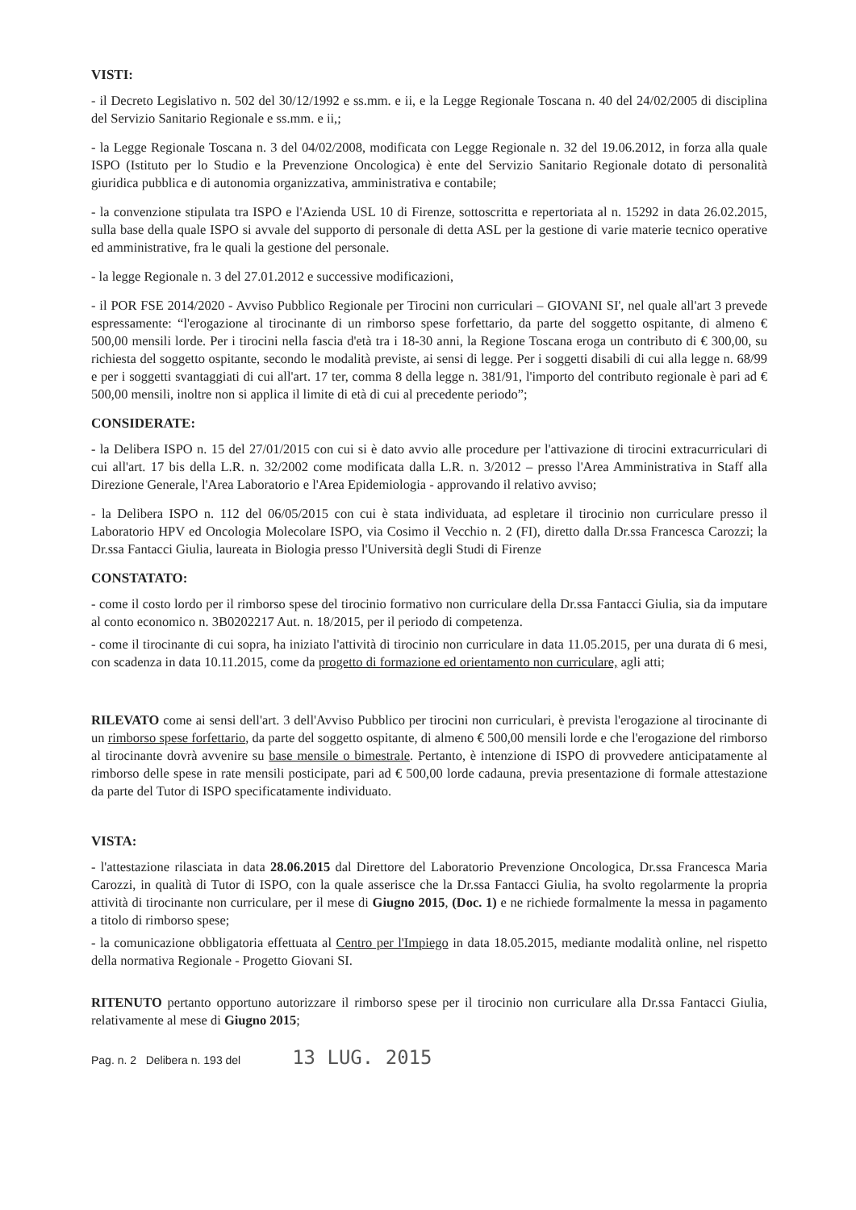VISTI:
- il Decreto Legislativo n. 502 del 30/12/1992 e ss.mm. e ii, e la Legge Regionale Toscana n. 40 del 24/02/2005 di disciplina del Servizio Sanitario Regionale e ss.mm. e ii,;
- la Legge Regionale Toscana n. 3 del 04/02/2008, modificata con Legge Regionale n. 32 del 19.06.2012, in forza alla quale ISPO (Istituto per lo Studio e la Prevenzione Oncologica) è ente del Servizio Sanitario Regionale dotato di personalità giuridica pubblica e di autonomia organizzativa, amministrativa e contabile;
- la convenzione stipulata tra ISPO e l'Azienda USL 10 di Firenze, sottoscritta e repertoriata al n. 15292 in data 26.02.2015, sulla base della quale ISPO si avvale del supporto di personale di detta ASL per la gestione di varie materie tecnico operative ed amministrative, fra le quali la gestione del personale.
- la legge Regionale n. 3 del 27.01.2012 e successive modificazioni,
- il POR FSE 2014/2020 - Avviso Pubblico Regionale per Tirocini non curriculari – GIOVANI SI', nel quale all'art 3 prevede espressamente: “l'erogazione al tirocinante di un rimborso spese forfettario, da parte del soggetto ospitante, di almeno € 500,00 mensili lorde. Per i tirocini nella fascia d'età tra i 18-30 anni, la Regione Toscana eroga un contributo di € 300,00, su richiesta del soggetto ospitante, secondo le modalità previste, ai sensi di legge. Per i soggetti disabili di cui alla legge n. 68/99 e per i soggetti svantaggiati di cui all'art. 17 ter, comma 8 della legge n. 381/91, l'importo del contributo regionale è pari ad € 500,00 mensili, inoltre non si applica il limite di età di cui al precedente periodo”;
CONSIDERATE:
- la Delibera ISPO n. 15 del 27/01/2015 con cui si è dato avvio alle procedure per l'attivazione di tirocini extracurriculari di cui all'art. 17 bis della L.R. n. 32/2002 come modificata dalla L.R. n. 3/2012 – presso l'Area Amministrativa in Staff alla Direzione Generale, l'Area Laboratorio e l'Area Epidemiologia - approvando il relativo avviso;
- la Delibera ISPO n. 112 del 06/05/2015 con cui è stata individuata, ad espletare il tirocinio non curriculare presso il Laboratorio HPV ed Oncologia Molecolare ISPO, via Cosimo il Vecchio n. 2 (FI), diretto dalla Dr.ssa Francesca Carozzi; la Dr.ssa Fantacci Giulia, laureata in Biologia presso l'Università degli Studi di Firenze
CONSTATATO:
- come il costo lordo per il rimborso spese del tirocinio formativo non curriculare della Dr.ssa Fantacci Giulia, sia da imputare al conto economico n. 3B0202217 Aut. n. 18/2015, per il periodo di competenza.
- come il tirocinante di cui sopra, ha iniziato l'attività di tirocinio non curriculare in data 11.05.2015, per una durata di 6 mesi, con scadenza in data 10.11.2015, come da progetto di formazione ed orientamento non curriculare, agli atti;
RILEVATO come ai sensi dell'art. 3 dell'Avviso Pubblico per tirocini non curriculari, è prevista l'erogazione al tirocinante di un rimborso spese forfettario, da parte del soggetto ospitante, di almeno € 500,00 mensili lorde e che l'erogazione del rimborso al tirocinante dovrà avvenire su base mensile o bimestrale. Pertanto, è intenzione di ISPO di provvedere anticipatamente al rimborso delle spese in rate mensili posticipate, pari ad € 500,00 lorde cadauna, previa presentazione di formale attestazione da parte del Tutor di ISPO specificatamente individuato.
VISTA:
- l'attestazione rilasciata in data 28.06.2015 dal Direttore del Laboratorio Prevenzione Oncologica, Dr.ssa Francesca Maria Carozzi, in qualità di Tutor di ISPO, con la quale asserisce che la Dr.ssa Fantacci Giulia, ha svolto regolarmente la propria attività di tirocinante non curriculare, per il mese di Giugno 2015, (Doc. 1) e ne richiede formalmente la messa in pagamento a titolo di rimborso spese;
- la comunicazione obbligatoria effettuata al Centro per l'Impiego in data 18.05.2015, mediante modalità online, nel rispetto della normativa Regionale - Progetto Giovani SI.
RITENUTO pertanto opportuno autorizzare il rimborso spese per il tirocinio non curriculare alla Dr.ssa Fantacci Giulia, relativamente al mese di Giugno 2015;
Pag. n. 2 Delibera n. 193 del 13 LUG. 2015